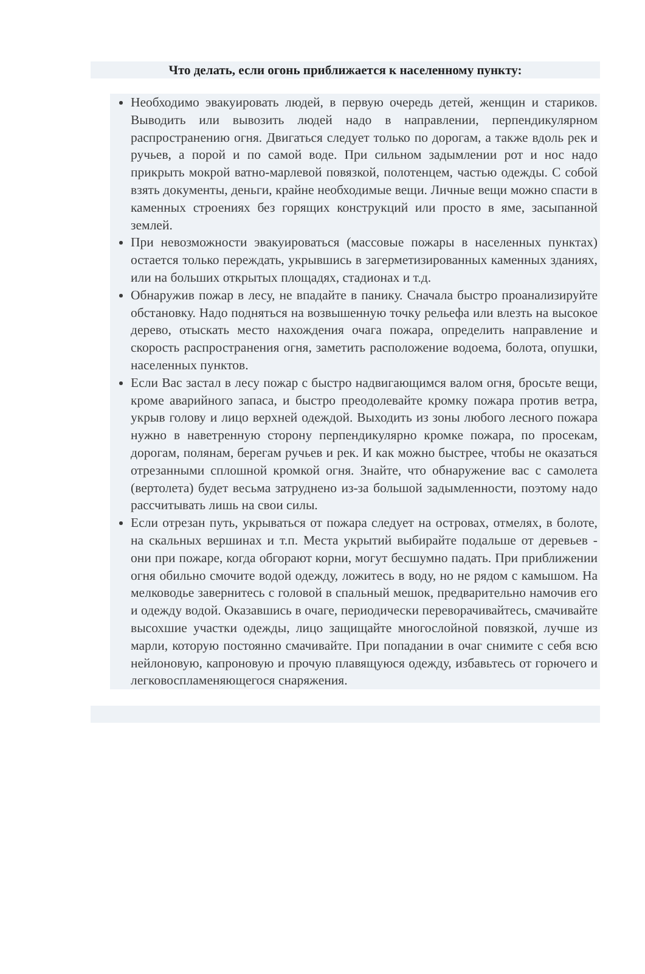Что делать, если огонь приближается к населенному пункту:
Необходимо эвакуировать людей, в первую очередь детей, женщин и стариков. Выводить или вывозить людей надо в направлении, перпендикулярном распространению огня. Двигаться следует только по дорогам, а также вдоль рек и ручьев, а порой и по самой воде. При сильном задымлении рот и нос надо прикрыть мокрой ватно-марлевой повязкой, полотенцем, частью одежды. С собой взять документы, деньги, крайне необходимые вещи. Личные вещи можно спасти в каменных строениях без горящих конструкций или просто в яме, засыпанной землей.
При невозможности эвакуироваться (массовые пожары в населенных пунктах) остается только переждать, укрывшись в загерметизированных каменных зданиях, или на больших открытых площадях, стадионах и т.д.
Обнаружив пожар в лесу, не впадайте в панику. Сначала быстро проанализируйте обстановку. Надо подняться на возвышенную точку рельефа или влезть на высокое дерево, отыскать место нахождения очага пожара, определить направление и скорость распространения огня, заметить расположение водоема, болота, опушки, населенных пунктов.
Если Вас застал в лесу пожар с быстро надвигающимся валом огня, бросьте вещи, кроме аварийного запаса, и быстро преодолевайте кромку пожара против ветра, укрыв голову и лицо верхней одеждой. Выходить из зоны любого лесного пожара нужно в наветренную сторону перпендикулярно кромке пожара, по просекам, дорогам, полянам, берегам ручьев и рек. И как можно быстрее, чтобы не оказаться отрезанными сплошной кромкой огня. Знайте, что обнаружение вас с самолета (вертолета) будет весьма затруднено из-за большой задымленности, поэтому надо рассчитывать лишь на свои силы.
Если отрезан путь, укрываться от пожара следует на островах, отмелях, в болоте, на скальных вершинах и т.п. Места укрытий выбирайте подальше от деревьев - они при пожаре, когда обгорают корни, могут бесшумно падать. При приближении огня обильно смочите водой одежду, ложитесь в воду, но не рядом с камышом. На мелководье завернитесь с головой в спальный мешок, предварительно намочив его и одежду водой. Оказавшись в очаге, периодически переворачивайтесь, смачивайте высохшие участки одежды, лицо защищайте многослойной повязкой, лучше из марли, которую постоянно смачивайте. При попадании в очаг снимите с себя всю нейлоновую, капроновую и прочую плавящуюся одежду, избавьтесь от горючего и легковоспламеняющегося снаряжения.